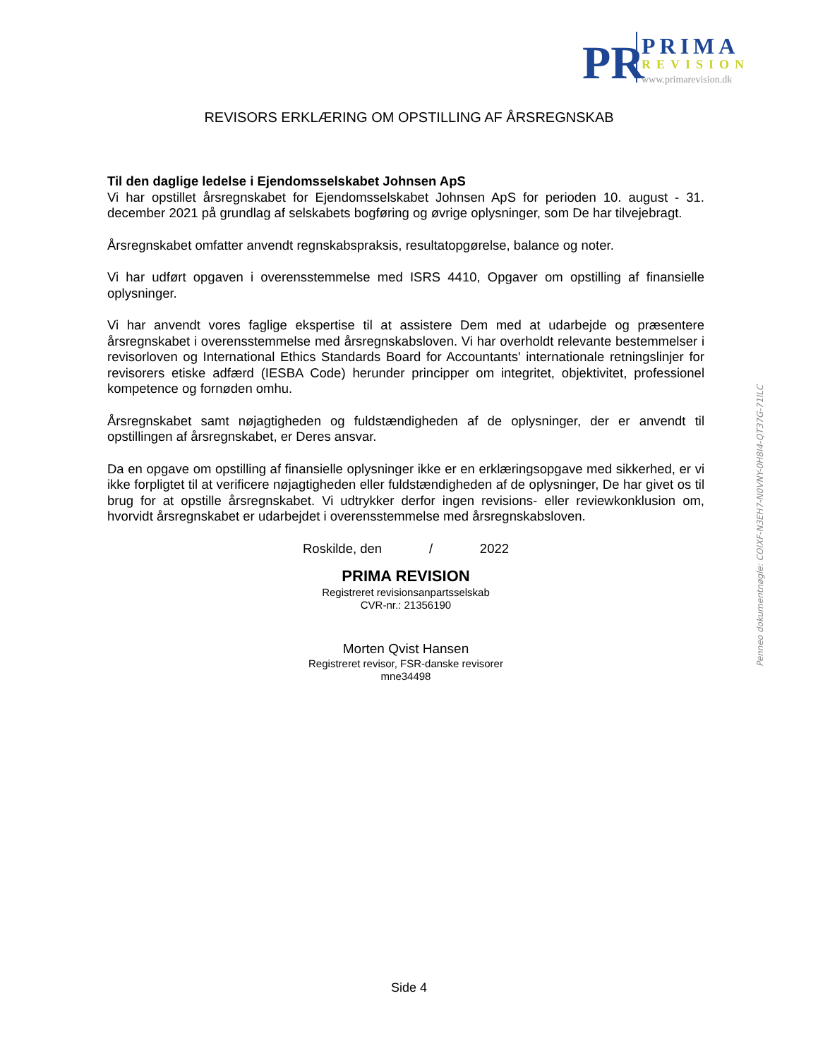PR
PRIMA
REVISION
www.primarevision.dk
REVISORS ERKLÆRING OM OPSTILLING AF ÅRSREGNSKAB
Til den daglige ledelse i Ejendomsselskabet Johnsen ApS
Vi har opstillet årsregnskabet for Ejendomsselskabet Johnsen ApS for perioden 10. august - 31. december 2021 på grundlag af selskabets bogføring og øvrige oplysninger, som De har tilvejebragt.
Årsregnskabet omfatter anvendt regnskabspraksis, resultatopgørelse, balance og noter.
Vi har udført opgaven i overensstemmelse med ISRS 4410, Opgaver om opstilling af finansielle oplysninger.
Vi har anvendt vores faglige ekspertise til at assistere Dem med at udarbejde og præsentere årsregnskabet i overensstemmelse med årsregnskabsloven. Vi har overholdt relevante bestemmelser i revisorloven og International Ethics Standards Board for Accountants' internationale retningslinjer for revisorers etiske adfærd (IESBA Code) herunder principper om integritet, objektivitet, professionel kompetence og fornøden omhu.
Årsregnskabet samt nøjagtigheden og fuldstændigheden af de oplysninger, der er anvendt til opstillingen af årsregnskabet, er Deres ansvar.
Da en opgave om opstilling af finansielle oplysninger ikke er en erklæringsopgave med sikkerhed, er vi ikke forpligtet til at verificere nøjagtigheden eller fuldstændigheden af de oplysninger, De har givet os til brug for at opstille årsregnskabet. Vi udtrykker derfor ingen revisions- eller reviewkonklusion om, hvorvidt årsregnskabet er udarbejdet i overensstemmelse med årsregnskabsloven.
Roskilde, den / 2022
PRIMA REVISION
Registreret revisionsanpartsselskab
CVR-nr.: 21356190
Morten Qvist Hansen
Registreret revisor, FSR-danske revisorer
mne34498
Penneo dokumentnøgle: COIXF-N3EH7-N0VNY-0H8I4-QT37G-71ILC
Side 4